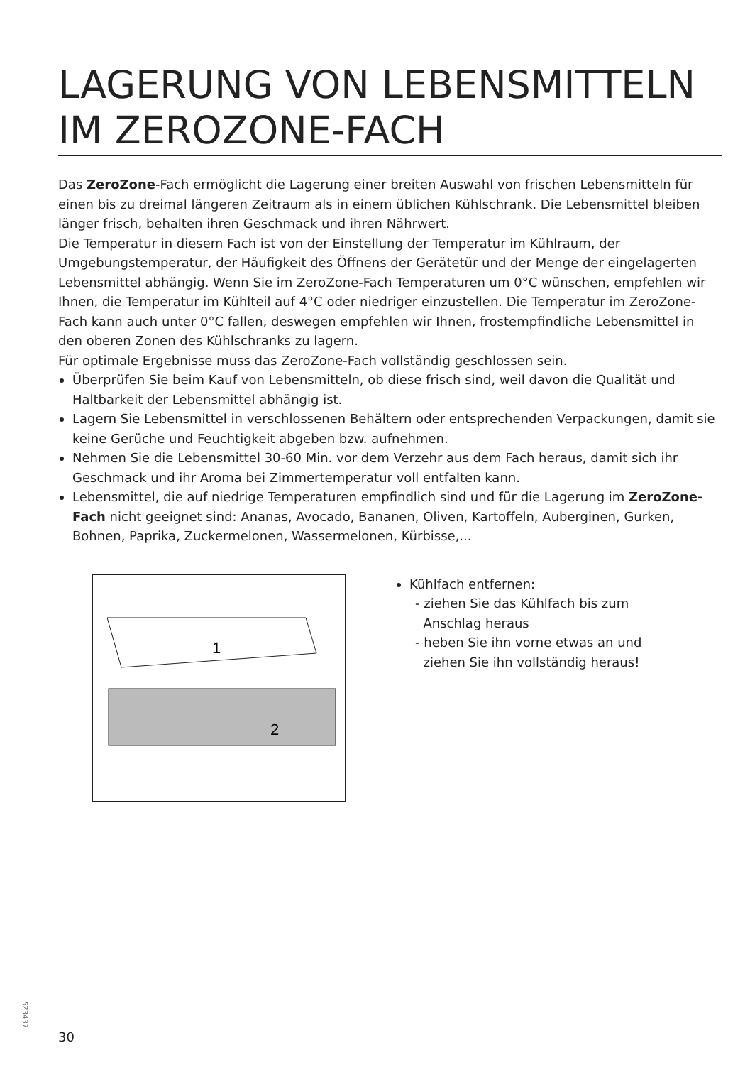LAGERUNG VON LEBENSMITTELN IM ZEROZONE-FACH
Das ZeroZone-Fach ermöglicht die Lagerung einer breiten Auswahl von frischen Lebensmitteln für einen bis zu dreimal längeren Zeitraum als in einem üblichen Kühlschrank. Die Lebensmittel bleiben länger frisch, behalten ihren Geschmack und ihren Nährwert.
Die Temperatur in diesem Fach ist von der Einstellung der Temperatur im Kühlraum, der Umgebungstemperatur, der Häufigkeit des Öffnens der Gerätetür und der Menge der eingelagerten Lebensmittel abhängig. Wenn Sie im ZeroZone-Fach Temperaturen um 0°C wünschen, empfehlen wir Ihnen, die Temperatur im Kühlteil auf 4°C oder niedriger einzustellen. Die Temperatur im ZeroZone-Fach kann auch unter 0°C fallen, deswegen empfehlen wir Ihnen, frostempfindliche Lebensmittel in den oberen Zonen des Kühlschranks zu lagern.
Für optimale Ergebnisse muss das ZeroZone-Fach vollständig geschlossen sein.
Überprüfen Sie beim Kauf von Lebensmitteln, ob diese frisch sind, weil davon die Qualität und Haltbarkeit der Lebensmittel abhängig ist.
Lagern Sie Lebensmittel in verschlossenen Behältern oder entsprechenden Verpackungen, damit sie keine Gerüche und Feuchtigkeit abgeben bzw. aufnehmen.
Nehmen Sie die Lebensmittel 30-60 Min. vor dem Verzehr aus dem Fach heraus, damit sich ihr Geschmack und ihr Aroma bei Zimmertemperatur voll entfalten kann.
Lebensmittel, die auf niedrige Temperaturen empfindlich sind und für die Lagerung im ZeroZone-Fach nicht geeignet sind: Ananas, Avocado, Bananen, Oliven, Kartoffeln, Auberginen, Gurken, Bohnen, Paprika, Zuckermelonen, Wassermelonen, Kürbisse,...
1
2
Kühlfach entfernen:
- ziehen Sie das Kühlfach bis zum
Anschlag heraus
- heben Sie ihn vorne etwas an und
ziehen Sie ihn vollständig heraus!
523437
30